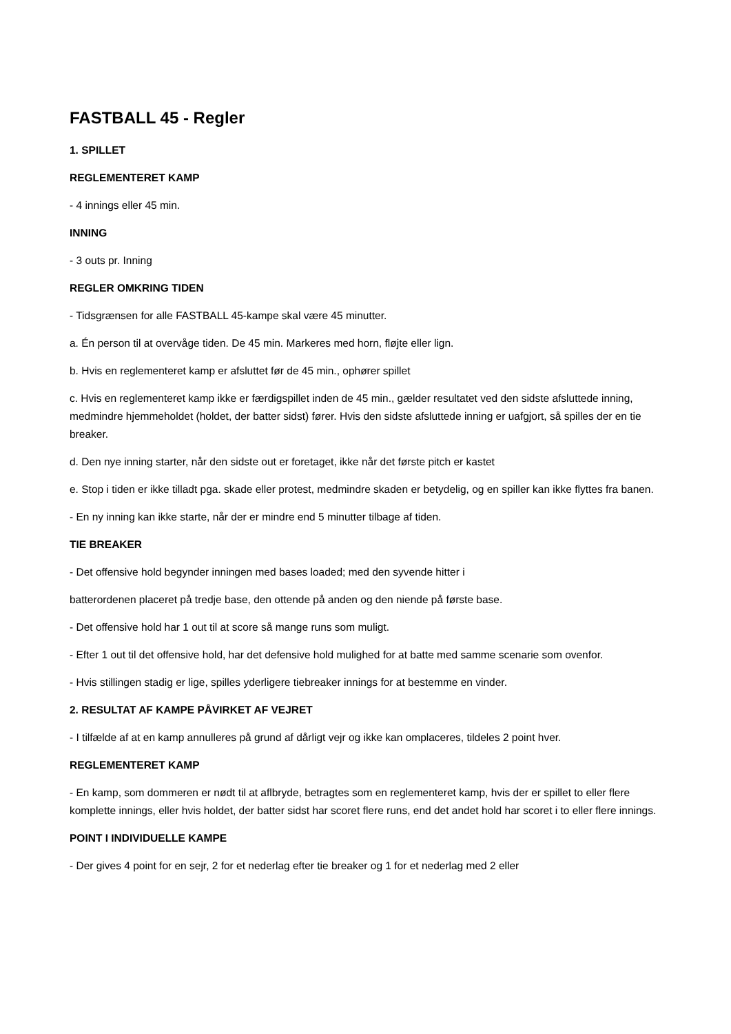FASTBALL 45 - Regler
1. SPILLET
REGLEMENTERET KAMP
- 4 innings eller 45 min.
INNING
- 3 outs pr. Inning
REGLER OMKRING TIDEN
- Tidsgrænsen for alle FASTBALL 45-kampe skal være 45 minutter.
a. Én person til at overvåge tiden. De 45 min. Markeres med horn, fløjte eller lign.
b. Hvis en reglementeret kamp er afsluttet før de 45 min., ophører spillet
c. Hvis en reglementeret kamp ikke er færdigspillet inden de 45 min., gælder resultatet ved den sidste afsluttede inning, medmindre hjemmeholdet (holdet, der batter sidst) fører. Hvis den sidste afsluttede inning er uafgjort, så spilles der en tie breaker.
d. Den nye inning starter, når den sidste out er foretaget, ikke når det første pitch er kastet
e. Stop i tiden er ikke tilladt pga. skade eller protest, medmindre skaden er betydelig, og en spiller kan ikke flyttes fra banen.
- En ny inning kan ikke starte, når der er mindre end 5 minutter tilbage af tiden.
TIE BREAKER
- Det offensive hold begynder inningen med bases loaded; med den syvende hitter i
batterordenen placeret på tredje base, den ottende på anden og den niende på første base.
- Det offensive hold har 1 out til at score så mange runs som muligt.
- Efter 1 out til det offensive hold, har det defensive hold mulighed for at batte med samme scenarie som ovenfor.
- Hvis stillingen stadig er lige, spilles yderligere tiebreaker innings for at bestemme en vinder.
2. RESULTAT AF KAMPE PÅVIRKET AF VEJRET
- I tilfælde af at en kamp annulleres på grund af dårligt vejr og ikke kan omplaceres, tildeles 2 point hver.
REGLEMENTERET KAMP
- En kamp, som dommeren er nødt til at aflbryde, betragtes som en reglementeret kamp, hvis der er spillet to eller flere komplette innings, eller hvis holdet, der batter sidst har scoret flere runs, end det andet hold har scoret i to eller flere innings.
POINT I INDIVIDUELLE KAMPE
- Der gives 4 point for en sejr, 2 for et nederlag efter tie breaker og 1 for et nederlag med 2 eller